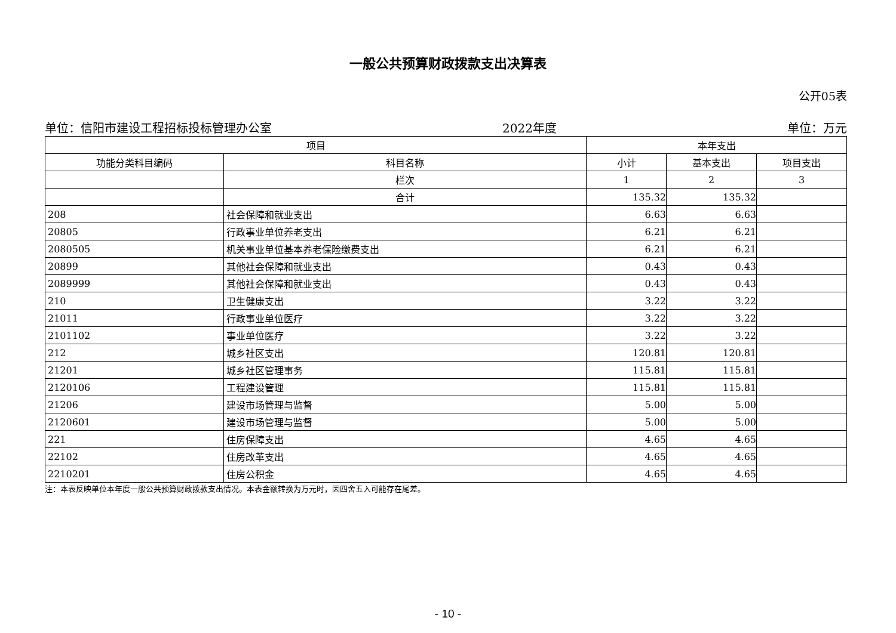一般公共预算财政拨款支出决算表
公开05表
单位：信阳市建设工程招标投标管理办公室 2022年度 单位：万元
| 项目 | | 本年支出 | | |
| --- | --- | --- | --- | --- |
| 功能分类科目编码 | 科目名称 | 小计 | 基本支出 | 项目支出 |
| | 栏次 | 1 | 2 | 3 |
| | 合计 | 135.32 | 135.32 | |
| 208 | 社会保障和就业支出 | 6.63 | 6.63 | |
| 20805 | 行政事业单位养老支出 | 6.21 | 6.21 | |
| 2080505 | 机关事业单位基本养老保险缴费支出 | 6.21 | 6.21 | |
| 20899 | 其他社会保障和就业支出 | 0.43 | 0.43 | |
| 2089999 | 其他社会保障和就业支出 | 0.43 | 0.43 | |
| 210 | 卫生健康支出 | 3.22 | 3.22 | |
| 21011 | 行政事业单位医疗 | 3.22 | 3.22 | |
| 2101102 | 事业单位医疗 | 3.22 | 3.22 | |
| 212 | 城乡社区支出 | 120.81 | 120.81 | |
| 21201 | 城乡社区管理事务 | 115.81 | 115.81 | |
| 2120106 | 工程建设管理 | 115.81 | 115.81 | |
| 21206 | 建设市场管理与监督 | 5.00 | 5.00 | |
| 2120601 | 建设市场管理与监督 | 5.00 | 5.00 | |
| 221 | 住房保障支出 | 4.65 | 4.65 | |
| 22102 | 住房改革支出 | 4.65 | 4.65 | |
| 2210201 | 住房公积金 | 4.65 | 4.65 | |
注：本表反映单位本年度一般公共预算财政拨款支出情况。本表金额转换为万元时，因四舍五入可能存在尾差。
- 10 -